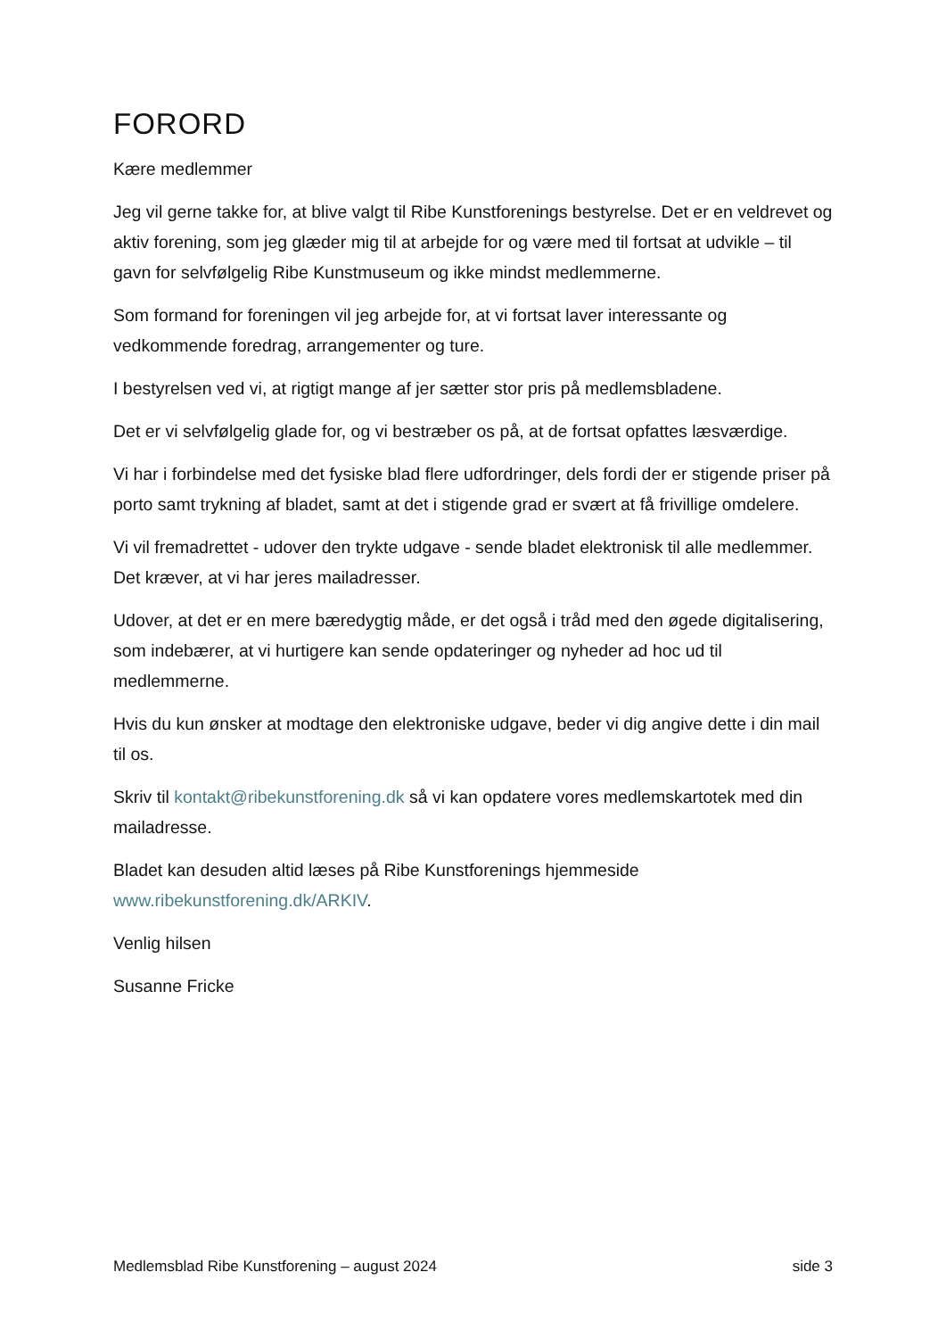FORORD
Kære medlemmer
Jeg vil gerne takke for, at blive valgt til Ribe Kunstforenings bestyrelse. Det er en veldrevet og aktiv forening, som jeg glæder mig til at arbejde for og være med til fortsat at udvikle – til gavn for selvfølgelig Ribe Kunstmuseum og ikke mindst medlemmerne.
Som formand for foreningen vil jeg arbejde for, at vi fortsat laver interessante og vedkommende foredrag, arrangementer og ture.
I bestyrelsen ved vi, at rigtigt mange af jer sætter stor pris på medlemsbladene.
Det er vi selvfølgelig glade for, og vi bestræber os på, at de fortsat opfattes læsværdige.
Vi har i forbindelse med det fysiske blad flere udfordringer, dels fordi der er stigende priser på porto samt trykning af bladet, samt at det i stigende grad er svært at få frivillige omdelere.
Vi vil fremadrettet - udover den trykte udgave - sende bladet elektronisk til alle medlemmer. Det kræver, at vi har jeres mailadresser.
Udover, at det er en mere bæredygtig måde, er det også i tråd med den øgede digitalisering, som indebærer, at vi hurtigere kan sende opdateringer og nyheder ad hoc ud til medlemmerne.
Hvis du kun ønsker at modtage den elektroniske udgave, beder vi dig angive dette i din mail til os.
Skriv til kontakt@ribekunstforening.dk så vi kan opdatere vores medlemskartotek med din mailadresse.
Bladet kan desuden altid læses på Ribe Kunstforenings hjemmeside www.ribekunstforening.dk/ARKIV.
Venlig hilsen
Susanne Fricke
Medlemsblad Ribe Kunstforening – august 2024 side 3